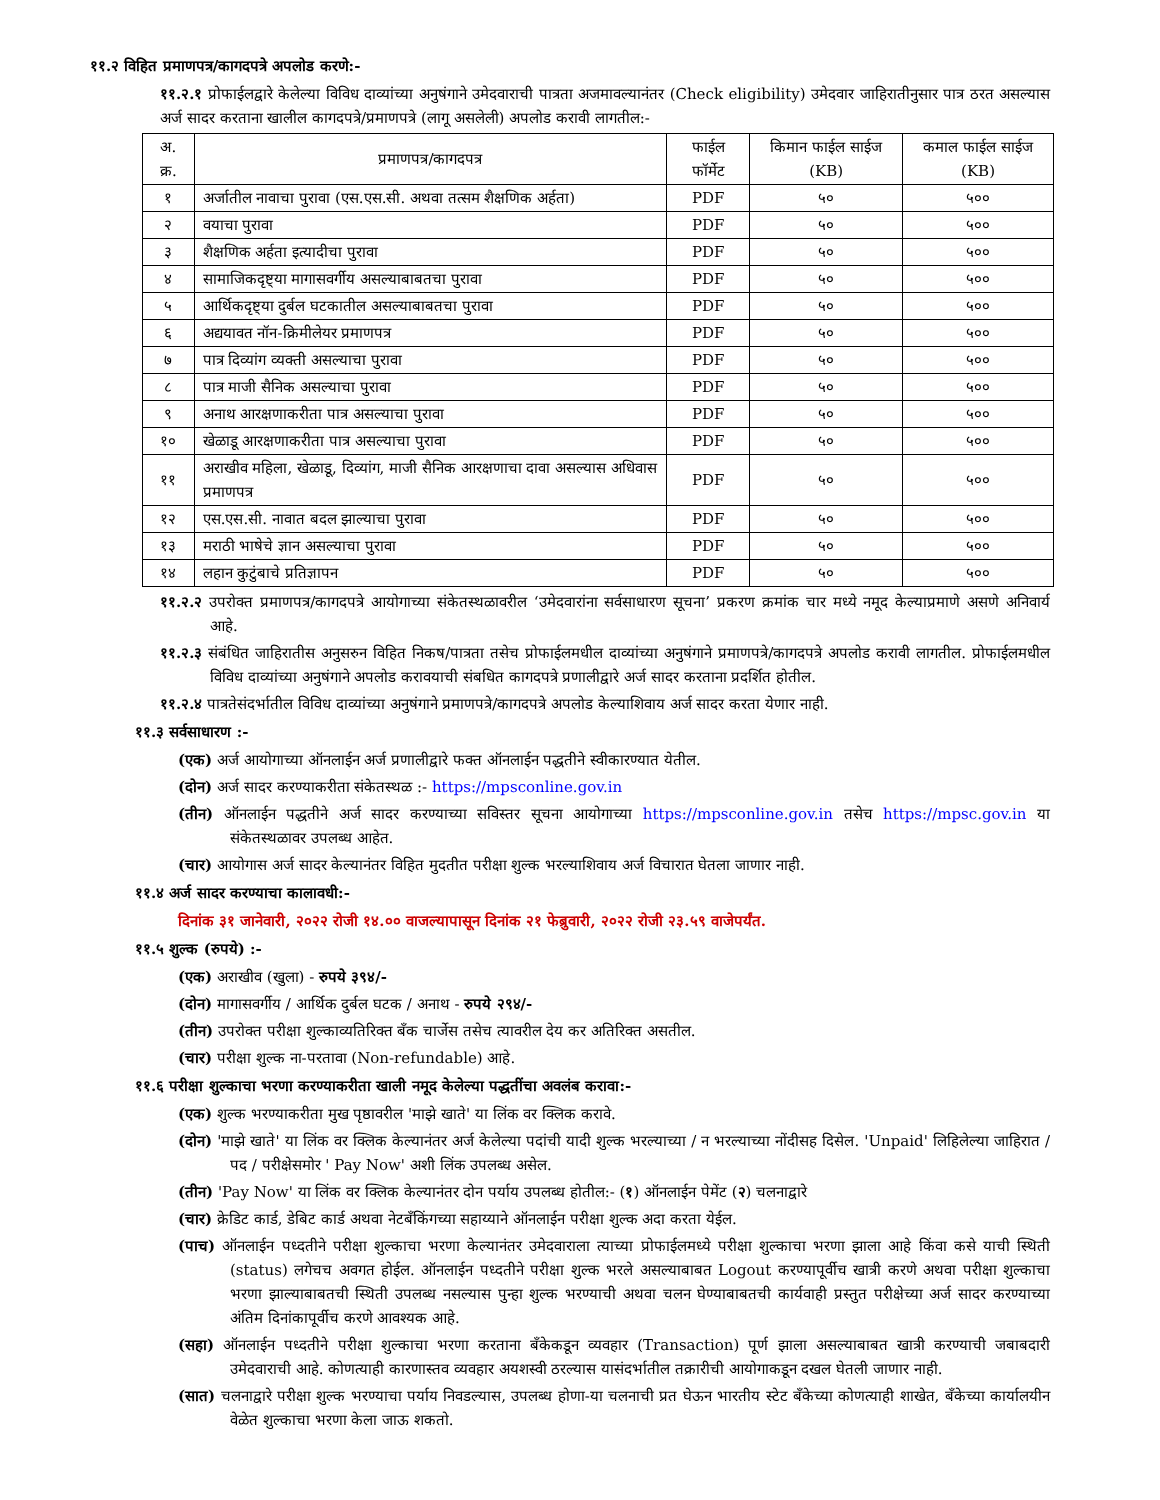११.२ विहित प्रमाणपत्र/कागदपत्रे अपलोड करणे:-
११.२.१ प्रोफाईलद्वारे केलेल्या विविध दाव्यांच्या अनुषंगाने उमेदवाराची पात्रता अजमावल्यानंतर (Check eligibility) उमेदवार जाहिरातीनुसार पात्र ठरत असल्यास अर्ज सादर करताना खालील कागदपत्रे/प्रमाणपत्रे (लागू असलेली) अपलोड करावी लागतील:-
| अ. क्र. | प्रमाणपत्र/कागदपत्र | फाईल फॉर्मेट | किमान फाईल साईज (KB) | कमाल फाईल साईज (KB) |
| --- | --- | --- | --- | --- |
| १ | अर्जातील नावाचा पुरावा (एस.एस.सी. अथवा तत्सम शैक्षणिक अर्हता) | PDF | ५० | ५०० |
| २ | वयाचा पुरावा | PDF | ५० | ५०० |
| ३ | शैक्षणिक अर्हता इत्यादीचा पुरावा | PDF | ५० | ५०० |
| ४ | सामाजिकदृष्ट्या मागासवर्गीय असल्याबाबतचा पुरावा | PDF | ५० | ५०० |
| ५ | आर्थिकदृष्ट्या दुर्बल घटकातील असल्याबाबतचा पुरावा | PDF | ५० | ५०० |
| ६ | अद्ययावत नॉन-क्रिमीलेयर प्रमाणपत्र | PDF | ५० | ५०० |
| ७ | पात्र दिव्यांग व्यक्ती असल्याचा पुरावा | PDF | ५० | ५०० |
| ८ | पात्र माजी सैनिक असल्याचा पुरावा | PDF | ५० | ५०० |
| ९ | अनाथ आरक्षणाकरीता पात्र असल्याचा पुरावा | PDF | ५० | ५०० |
| १० | खेळाडू आरक्षणाकरीता पात्र असल्याचा पुरावा | PDF | ५० | ५०० |
| ११ | अराखीव महिला, खेळाडू, दिव्यांग, माजी सैनिक आरक्षणाचा दावा असल्यास अधिवास प्रमाणपत्र | PDF | ५० | ५०० |
| १२ | एस.एस.सी. नावात बदल झाल्याचा पुरावा | PDF | ५० | ५०० |
| १३ | मराठी भाषेचे ज्ञान असल्याचा पुरावा | PDF | ५० | ५०० |
| १४ | लहान कुटुंबाचे प्रतिज्ञापन | PDF | ५० | ५०० |
११.२.२ उपरोक्त प्रमाणपत्र/कागदपत्रे आयोगाच्या संकेतस्थळावरील ‘उमेदवारांना सर्वसाधारण सूचना’ प्रकरण क्रमांक चार मध्ये नमूद केल्याप्रमाणे असणे अनिवार्य आहे.
११.२.३ संबंधित जाहिरातीस अनुसरुन विहित निकष/पात्रता तसेच प्रोफाईलमधील दाव्यांच्या अनुषंगाने प्रमाणपत्रे/कागदपत्रे अपलोड करावी लागतील. प्रोफाईलमधील विविध दाव्यांच्या अनुषंगाने अपलोड करावयाची संबधित कागदपत्रे प्रणालीद्वारे अर्ज सादर करताना प्रदर्शित होतील.
११.२.४ पात्रतेसंदर्भातील विविध दाव्यांच्या अनुषंगाने प्रमाणपत्रे/कागदपत्रे अपलोड केल्याशिवाय अर्ज सादर करता येणार नाही.
११.३ सर्वसाधारण :-
(एक) अर्ज आयोगाच्या ऑनलाईन अर्ज प्रणालीद्वारे फक्त ऑनलाईन पद्धतीने स्वीकारण्यात येतील.
(दोन) अर्ज सादर करण्याकरीता संकेतस्थळ :- https://mpsconline.gov.in
(तीन) ऑनलाईन पद्धतीने अर्ज सादर करण्याच्या सविस्तर सूचना आयोगाच्या https://mpsconline.gov.in तसेच https://mpsc.gov.in या संकेतस्थळावर उपलब्ध आहेत.
(चार) आयोगास अर्ज सादर केल्यानंतर विहित मुदतीत परीक्षा शुल्क भरल्याशिवाय अर्ज विचारात घेतला जाणार नाही.
११.४ अर्ज सादर करण्याचा कालावधी:-
दिनांक ३१ जानेवारी, २०२२ रोजी १४.०० वाजल्यापासून दिनांक २१ फेब्रुवारी, २०२२ रोजी २३.५९ वाजेपर्यंत.
११.५ शुल्क (रुपये) :-
(एक) अराखीव (खुला) - रुपये ३९४/-
(दोन) मागासवर्गीय / आर्थिक दुर्बल घटक / अनाथ - रुपये २९४/-
(तीन) उपरोक्त परीक्षा शुल्काव्यतिरिक्त बँक चार्जेस तसेच त्यावरील देय कर अतिरिक्त असतील.
(चार) परीक्षा शुल्क ना-परतावा (Non-refundable) आहे.
११.६ परीक्षा शुल्काचा भरणा करण्याकरीता खाली नमूद केलेल्या पद्धतींचा अवलंब करावा:-
(एक) शुल्क भरण्याकरीता मुख पृष्ठावरील 'माझे खाते' या लिंक वर क्लिक करावे.
(दोन) 'माझे खाते' या लिंक वर क्लिक केल्यानंतर अर्ज केलेल्या पदांची यादी शुल्क भरल्याच्या / न भरल्याच्या नोंदीसह दिसेल. 'Unpaid' लिहिलेल्या जाहिरात / पद / परीक्षेसमोर ' Pay Now' अशी लिंक उपलब्ध असेल.
(तीन) 'Pay Now' या लिंक वर क्लिक केल्यानंतर दोन पर्याय उपलब्ध होतील:- (१) ऑनलाईन पेमेंट (२) चलनाद्वारे
(चार) क्रेडिट कार्ड, डेबिट कार्ड अथवा नेटबँकिंगच्या सहाय्याने ऑनलाईन परीक्षा शुल्क अदा करता येईल.
(पाच) ऑनलाईन पध्दतीने परीक्षा शुल्काचा भरणा केल्यानंतर उमेदवाराला त्याच्या प्रोफाईलमध्ये परीक्षा शुल्काचा भरणा झाला आहे किंवा कसे याची स्थिती (status) लगेचच अवगत होईल. ऑनलाईन पध्दतीने परीक्षा शुल्क भरले असल्याबाबत Logout करण्यापूर्वीच खात्री करणे अथवा परीक्षा शुल्काचा भरणा झाल्याबाबतची स्थिती उपलब्ध नसल्यास पुन्हा शुल्क भरण्याची अथवा चलन घेण्याबाबतची कार्यवाही प्रस्तुत परीक्षेच्या अर्ज सादर करण्याच्या अंतिम दिनांकापूर्वीच करणे आवश्यक आहे.
(सहा) ऑनलाईन पध्दतीने परीक्षा शुल्काचा भरणा करताना बँकेकडून व्यवहार (Transaction) पूर्ण झाला असल्याबाबत खात्री करण्याची जबाबदारी उमेदवाराची आहे. कोणत्याही कारणास्तव व्यवहार अयशस्वी ठरल्यास यासंदर्भातील तक्रारीची आयोगाकडून दखल घेतली जाणार नाही.
(सात) चलनाद्वारे परीक्षा शुल्क भरण्याचा पर्याय निवडल्यास, उपलब्ध होणा-या चलनाची प्रत घेऊन भारतीय स्टेट बँकेच्या कोणत्याही शाखेत, बँकेच्या कार्यालयीन वेळेत शुल्काचा भरणा केला जाऊ शकतो.